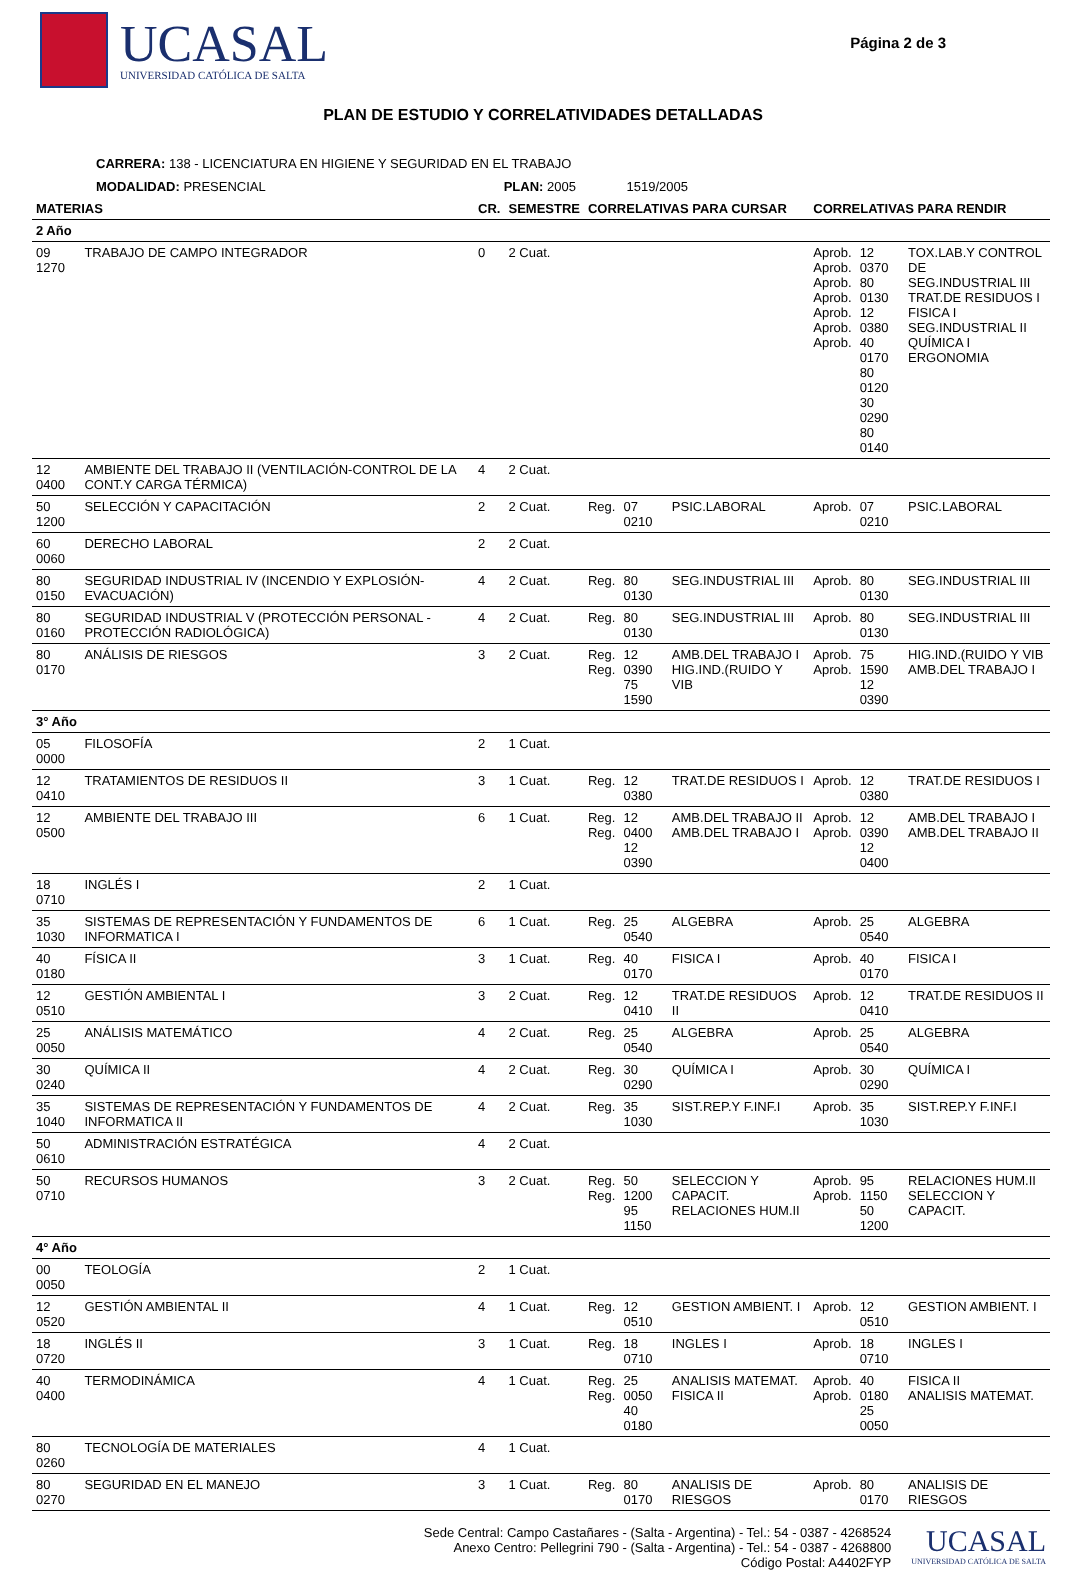UCASAL
UNIVERSIDAD CATÓLICA DE SALTA
Página 2 de 3
PLAN DE ESTUDIO Y CORRELATIVIDADES DETALLADAS
CARRERA: 138 - LICENCIATURA EN HIGIENE Y SEGURIDAD EN EL TRABAJO
MODALIDAD: PRESENCIAL PLAN: 2005 1519/2005
| MATERIAS | | CR. | SEMESTRE | CORRELATIVAS PARA CURSAR | | | CORRELATIVAS PARA RENDIR | | |
| --- | --- | --- | --- | --- | --- | --- | --- | --- | --- |
| 2 Año | | | | | | | | | |
| 09 1270 | TRABAJO DE CAMPO INTEGRADOR | 0 | 2 Cuat. | | | | Aprob. Aprob. Aprob. Aprob. Aprob. Aprob. Aprob. | 12 0370 80 0130 12 0380 40 0170 80 0120 30 0290 80 0140 | TOX.LAB.Y CONTROL DE SEG.INDUSTRIAL III TRAT.DE RESIDUOS I FISICA I SEG.INDUSTRIAL II QUÍMICA I ERGONOMIA |
| 12 0400 | AMBIENTE DEL TRABAJO II (VENTILACIÓN-CONTROL DE LA CONT.Y CARGA TÉRMICA) | 4 | 2 Cuat. | | | | | | |
| 50 1200 | SELECCIÓN Y CAPACITACIÓN | 2 | 2 Cuat. | Reg. | 07 0210 | PSIC.LABORAL | Aprob. | 07 0210 | PSIC.LABORAL |
| 60 0060 | DERECHO LABORAL | 2 | 2 Cuat. | | | | | | |
| 80 0150 | SEGURIDAD INDUSTRIAL IV (INCENDIO Y EXPLOSIÓN-EVACUACIÓN) | 4 | 2 Cuat. | Reg. | 80 0130 | SEG.INDUSTRIAL III | Aprob. | 80 0130 | SEG.INDUSTRIAL III |
| 80 0160 | SEGURIDAD INDUSTRIAL V (PROTECCIÓN PERSONAL - PROTECCIÓN RADIOLÓGICA) | 4 | 2 Cuat. | Reg. | 80 0130 | SEG.INDUSTRIAL III | Aprob. | 80 0130 | SEG.INDUSTRIAL III |
| 80 0170 | ANÁLISIS DE RIESGOS | 3 | 2 Cuat. | Reg. Reg. | 12 0390 75 1590 | AMB.DEL TRABAJO I HIG.IND.(RUIDO Y VIB | Aprob. Aprob. | 75 1590 12 0390 | HIG.IND.(RUIDO Y VIB AMB.DEL TRABAJO I |
| 3° Año | | | | | | | | | |
| 05 0000 | FILOSOFÍA | 2 | 1 Cuat. | | | | | | |
| 12 0410 | TRATAMIENTOS DE RESIDUOS II | 3 | 1 Cuat. | Reg. | 12 0380 | TRAT.DE RESIDUOS I | Aprob. | 12 0380 | TRAT.DE RESIDUOS I |
| 12 0500 | AMBIENTE DEL TRABAJO III | 6 | 1 Cuat. | Reg. Reg. | 12 0400 12 0390 | AMB.DEL TRABAJO II AMB.DEL TRABAJO I | Aprob. Aprob. | 12 0390 12 0400 | AMB.DEL TRABAJO I AMB.DEL TRABAJO II |
| 18 0710 | INGLÉS I | 2 | 1 Cuat. | | | | | | |
| 35 1030 | SISTEMAS DE REPRESENTACIÓN Y FUNDAMENTOS DE INFORMATICA I | 6 | 1 Cuat. | Reg. | 25 0540 | ALGEBRA | Aprob. | 25 0540 | ALGEBRA |
| 40 0180 | FÍSICA II | 3 | 1 Cuat. | Reg. | 40 0170 | FISICA I | Aprob. | 40 0170 | FISICA I |
| 12 0510 | GESTIÓN AMBIENTAL I | 3 | 2 Cuat. | Reg. | 12 0410 | TRAT.DE RESIDUOS II | Aprob. | 12 0410 | TRAT.DE RESIDUOS II |
| 25 0050 | ANÁLISIS MATEMÁTICO | 4 | 2 Cuat. | Reg. | 25 0540 | ALGEBRA | Aprob. | 25 0540 | ALGEBRA |
| 30 0240 | QUÍMICA II | 4 | 2 Cuat. | Reg. | 30 0290 | QUÍMICA I | Aprob. | 30 0290 | QUÍMICA I |
| 35 1040 | SISTEMAS DE REPRESENTACIÓN Y FUNDAMENTOS DE INFORMATICA II | 4 | 2 Cuat. | Reg. | 35 1030 | SIST.REP.Y F.INF.I | Aprob. | 35 1030 | SIST.REP.Y F.INF.I |
| 50 0610 | ADMINISTRACIÓN ESTRATÉGICA | 4 | 2 Cuat. | | | | | | |
| 50 0710 | RECURSOS HUMANOS | 3 | 2 Cuat. | Reg. Reg. | 50 1200 95 1150 | SELECCION Y CAPACIT. RELACIONES HUM.II | Aprob. Aprob. | 95 1150 50 1200 | RELACIONES HUM.II SELECCION Y CAPACIT. |
| 4° Año | | | | | | | | | |
| 00 0050 | TEOLOGÍA | 2 | 1 Cuat. | | | | | | |
| 12 0520 | GESTIÓN AMBIENTAL II | 4 | 1 Cuat. | Reg. | 12 0510 | GESTION AMBIENT. I | Aprob. | 12 0510 | GESTION AMBIENT. I |
| 18 0720 | INGLÉS II | 3 | 1 Cuat. | Reg. | 18 0710 | INGLES I | Aprob. | 18 0710 | INGLES I |
| 40 0400 | TERMODINÁMICA | 4 | 1 Cuat. | Reg. Reg. | 25 0050 40 0180 | ANALISIS MATEMAT. FISICA II | Aprob. Aprob. | 40 0180 25 0050 | FISICA II ANALISIS MATEMAT. |
| 80 0260 | TECNOLOGÍA DE MATERIALES | 4 | 1 Cuat. | | | | | | |
| 80 0270 | SEGURIDAD EN EL MANEJO | 3 | 1 Cuat. | Reg. | 80 0170 | ANALISIS DE RIESGOS | Aprob. | 80 0170 | ANALISIS DE RIESGOS |
Sede Central: Campo Castañares - (Salta - Argentina) - Tel.: 54 - 0387 - 4268524
Anexo Centro: Pellegrini 790 - (Salta - Argentina) - Tel.: 54 - 0387 - 4268800
Código Postal: A4402FYP
UCASAL
UNIVERSIDAD CATÓLICA DE SALTA